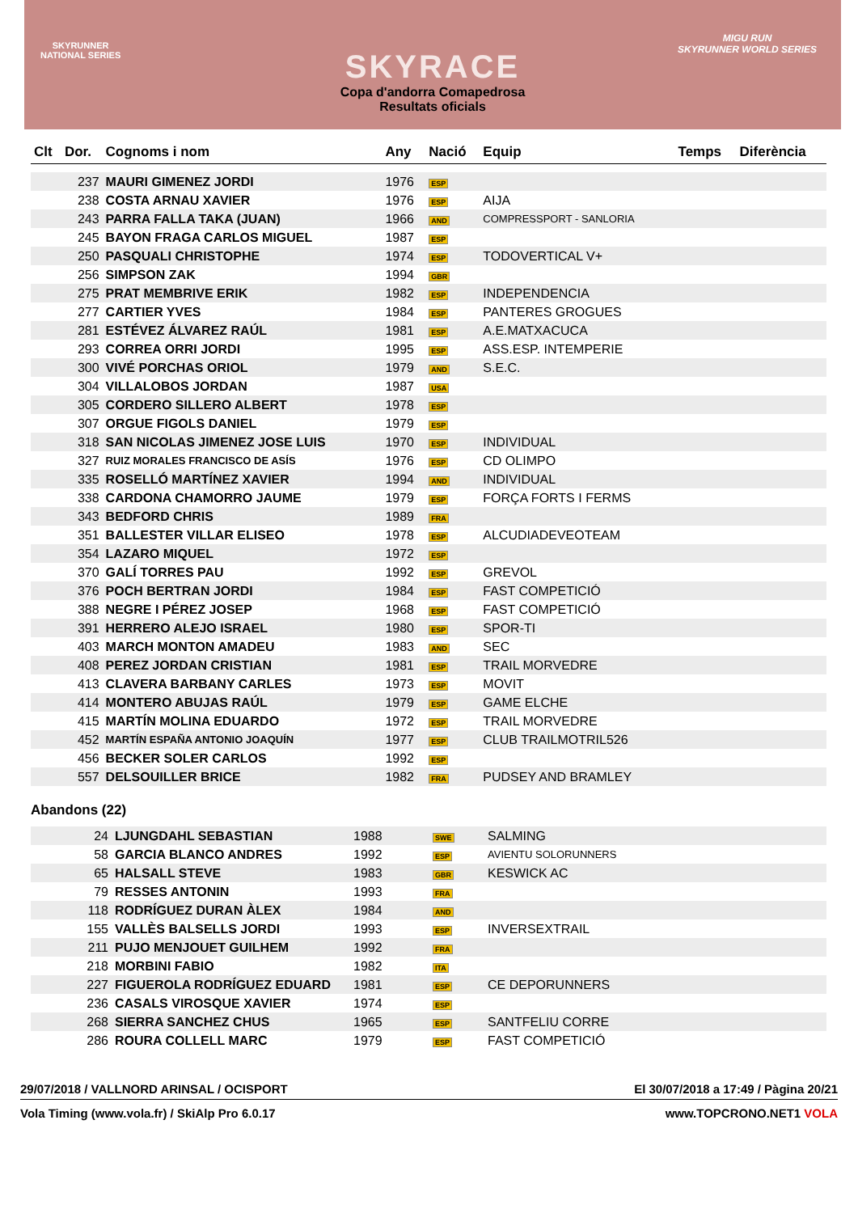SKYRUNNER
NATIONAL SERIES
MIGU RUN
SKYRUNNER WORLD SERIES
SKYRACE
Copa d'andorra Comapedrosa
Resultats oficials
| Clt | Dor. | Cognoms i nom | Any | Nació | Equip | Temps | Diferència |
| --- | --- | --- | --- | --- | --- | --- | --- |
| | 237 | MAURI GIMENEZ JORDI | 1976 | ESP | | | |
| | 238 | COSTA ARNAU XAVIER | 1976 | ESP | AIJA | | |
| | 243 | PARRA FALLA TAKA (JUAN) | 1966 | AND | COMPRESSPORT - SANLORIA | | |
| | 245 | BAYON FRAGA CARLOS MIGUEL | 1987 | ESP | | | |
| | 250 | PASQUALI CHRISTOPHE | 1974 | ESP | TODOVERTICAL V+ | | |
| | 256 | SIMPSON ZAK | 1994 | GBR | | | |
| | 275 | PRAT MEMBRIVE ERIK | 1982 | ESP | INDEPENDENCIA | | |
| | 277 | CARTIER YVES | 1984 | ESP | PANTERES GROGUES | | |
| | 281 | ESTÉVEZ ÁLVAREZ RAÚL | 1981 | ESP | A.E.MATXACUCA | | |
| | 293 | CORREA ORRI JORDI | 1995 | ESP | ASS.ESP. INTEMPERIE | | |
| | 300 | VIVÉ PORCHAS ORIOL | 1979 | AND | S.E.C. | | |
| | 304 | VILLALOBOS JORDAN | 1987 | USA | | | |
| | 305 | CORDERO SILLERO ALBERT | 1978 | ESP | | | |
| | 307 | ORGUE FIGOLS DANIEL | 1979 | ESP | | | |
| | 318 | SAN NICOLAS JIMENEZ JOSE LUIS | 1970 | ESP | INDIVIDUAL | | |
| | 327 | RUIZ MORALES FRANCISCO DE ASÍS | 1976 | ESP | CD OLIMPO | | |
| | 335 | ROSELLÓ MARTÍNEZ XAVIER | 1994 | AND | INDIVIDUAL | | |
| | 338 | CARDONA CHAMORRO JAUME | 1979 | ESP | FORÇA FORTS I FERMS | | |
| | 343 | BEDFORD CHRIS | 1989 | FRA | | | |
| | 351 | BALLESTER VILLAR ELISEO | 1978 | ESP | ALCUDIADEVEOTEAM | | |
| | 354 | LAZARO MIQUEL | 1972 | ESP | | | |
| | 370 | GALÍ TORRES PAU | 1992 | ESP | GREVOL | | |
| | 376 | POCH BERTRAN JORDI | 1984 | ESP | FAST COMPETICIÓ | | |
| | 388 | NEGRE I PÉREZ JOSEP | 1968 | ESP | FAST COMPETICIÓ | | |
| | 391 | HERRERO ALEJO ISRAEL | 1980 | ESP | SPOR-TI | | |
| | 403 | MARCH MONTON AMADEU | 1983 | AND | SEC | | |
| | 408 | PEREZ JORDAN CRISTIAN | 1981 | ESP | TRAIL MORVEDRE | | |
| | 413 | CLAVERA BARBANY CARLES | 1973 | ESP | MOVIT | | |
| | 414 | MONTERO ABUJAS RAÚL | 1979 | ESP | GAME ELCHE | | |
| | 415 | MARTÍN MOLINA EDUARDO | 1972 | ESP | TRAIL MORVEDRE | | |
| | 452 | MARTÍN ESPAÑA ANTONIO JOAQUÍN | 1977 | ESP | CLUB TRAILMOTRIL526 | | |
| | 456 | BECKER SOLER CARLOS | 1992 | ESP | | | |
| | 557 | DELSOUILLER BRICE | 1982 | FRA | PUDSEY AND BRAMLEY | | |
Abandons (22)
| | 24 | LJUNGDAHL SEBASTIAN | 1988 | SWE | SALMING |
| | 58 | GARCIA BLANCO ANDRES | 1992 | ESP | AVIENTU SOLORUNNERS |
| | 65 | HALSALL STEVE | 1983 | GBR | KESWICK AC |
| | 79 | RESSES ANTONIN | 1993 | FRA | |
| | 118 | RODRÍGUEZ DURAN ÀLEX | 1984 | AND | |
| | 155 | VALLÈS BALSELLS JORDI | 1993 | ESP | INVERSEXTRAIL |
| | 211 | PUJO MENJOUET GUILHEM | 1992 | FRA | |
| | 218 | MORBINI FABIO | 1982 | ITA | |
| | 227 | FIGUEROLA RODRÍGUEZ EDUARD | 1981 | ESP | CE DEPORUNNERS |
| | 236 | CASALS VIROSQUE XAVIER | 1974 | ESP | |
| | 268 | SIERRA SANCHEZ CHUS | 1965 | ESP | SANTFELIU CORRE |
| | 286 | ROURA COLLELL MARC | 1979 | ESP | FAST COMPETICIÓ |
29/07/2018 / VALLNORD ARINSAL / OCISPORT El 30/07/2018 a 17:49 / Pàgina 20/21
Vola Timing (www.vola.fr) / SkiAlp Pro 6.0.17 www.TOPCRONO.NET1 VOLA